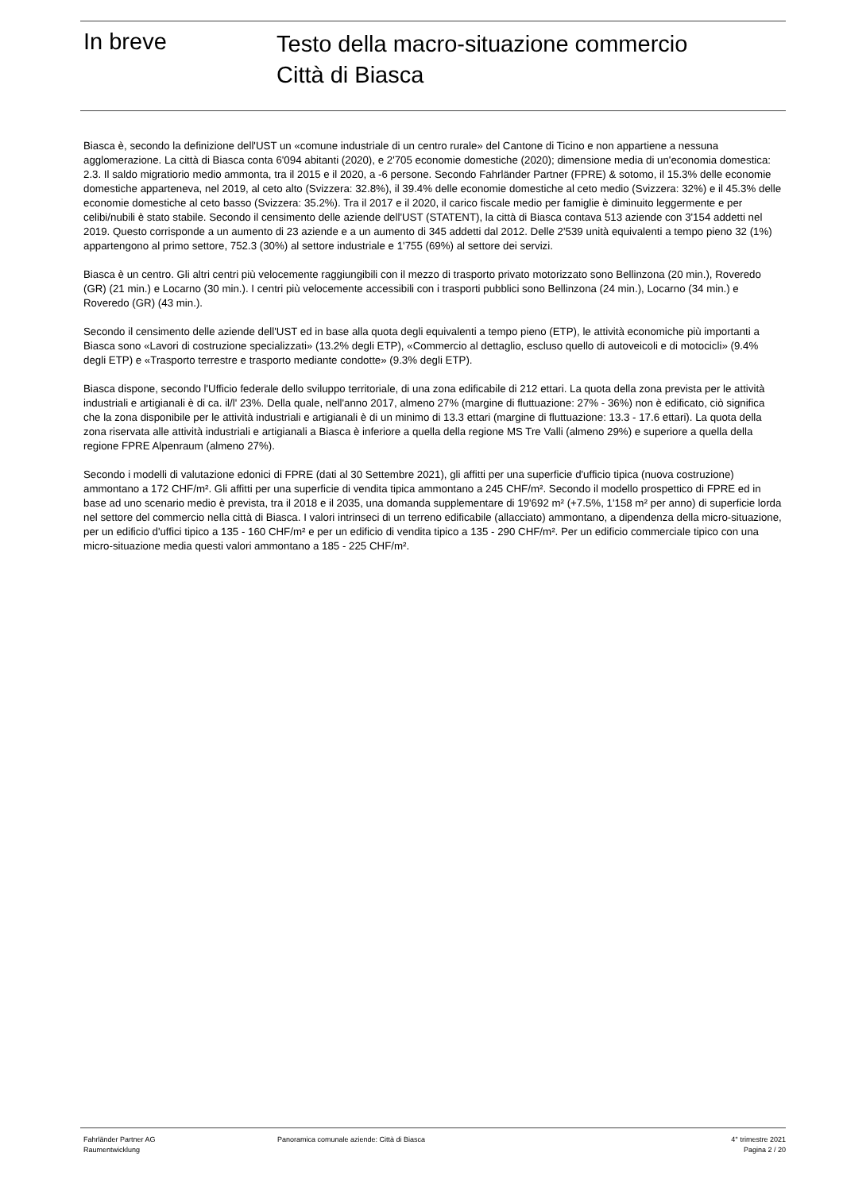In breve
Testo della macro-situazione commercio
Città di Biasca
Biasca è, secondo la definizione dell'UST un «comune industriale di un centro rurale» del Cantone di Ticino e non appartiene a nessuna agglomerazione. La città di Biasca conta 6'094 abitanti (2020), e 2'705 economie domestiche (2020); dimensione media di un'economia domestica: 2.3. Il saldo migratiorio medio ammonta, tra il 2015 e il 2020, a -6 persone. Secondo Fahrländer Partner (FPRE) & sotomo, il 15.3% delle economie domestiche apparteneva, nel 2019, al ceto alto (Svizzera: 32.8%), il 39.4% delle economie domestiche al ceto medio (Svizzera: 32%) e il 45.3% delle economie domestiche al ceto basso (Svizzera: 35.2%). Tra il 2017 e il 2020, il carico fiscale medio per famiglie è diminuito leggermente e per celibi/nubili è stato stabile. Secondo il censimento delle aziende dell'UST (STATENT), la città di Biasca contava 513 aziende con 3'154 addetti nel 2019. Questo corrisponde a un aumento di 23 aziende e a un aumento di 345 addetti dal 2012. Delle 2'539 unità equivalenti a tempo pieno 32 (1%) appartengono al primo settore, 752.3 (30%) al settore industriale e 1'755 (69%) al settore dei servizi.
Biasca è un centro. Gli altri centri più velocemente raggiungibili con il mezzo di trasporto privato motorizzato sono Bellinzona (20 min.), Roveredo (GR) (21 min.) e Locarno (30 min.). I centri più velocemente accessibili con i trasporti pubblici sono Bellinzona (24 min.), Locarno (34 min.) e Roveredo (GR) (43 min.).
Secondo il censimento delle aziende dell'UST ed in base alla quota degli equivalenti a tempo pieno (ETP), le attività economiche più importanti a Biasca sono «Lavori di costruzione specializzati» (13.2% degli ETP), «Commercio al dettaglio, escluso quello di autoveicoli e di motocicli» (9.4% degli ETP) e «Trasporto terrestre e trasporto mediante condotte» (9.3% degli ETP).
Biasca dispone, secondo l'Ufficio federale dello sviluppo territoriale, di una zona edificabile di 212 ettari. La quota della zona prevista per le attività industriali e artigianali è di ca. il/l' 23%. Della quale, nell'anno 2017, almeno 27% (margine di fluttuazione: 27% - 36%) non è edificato, ciò significa che la zona disponibile per le attività industriali e artigianali è di un minimo di 13.3 ettari (margine di fluttuazione: 13.3 - 17.6 ettari). La quota della zona riservata alle attività industriali e artigianali a Biasca è inferiore a quella della regione MS Tre Valli (almeno 29%) e superiore a quella della regione FPRE Alpenraum (almeno 27%).
Secondo i modelli di valutazione edonici di FPRE (dati al 30 Settembre 2021), gli affitti per una superficie d'ufficio tipica (nuova costruzione) ammontano a 172 CHF/m². Gli affitti per una superficie di vendita tipica ammontano a 245 CHF/m². Secondo il modello prospettico di FPRE ed in base ad uno scenario medio è prevista, tra il 2018 e il 2035, una domanda supplementare di 19'692 m² (+7.5%, 1'158 m² per anno) di superficie lorda nel settore del commercio nella città di Biasca. I valori intrinseci di un terreno edificabile (allacciato) ammontano, a dipendenza della micro-situazione, per un edificio d'uffici tipico a 135 - 160 CHF/m² e per un edificio di vendita tipico a 135 - 290 CHF/m². Per un edificio commerciale tipico con una micro-situazione media questi valori ammontano a 185 - 225 CHF/m².
Fahrländer Partner AG
Raumentwicklung
Panoramica comunale aziende: Città di Biasca
4° trimestre 2021
Pagina 2 / 20